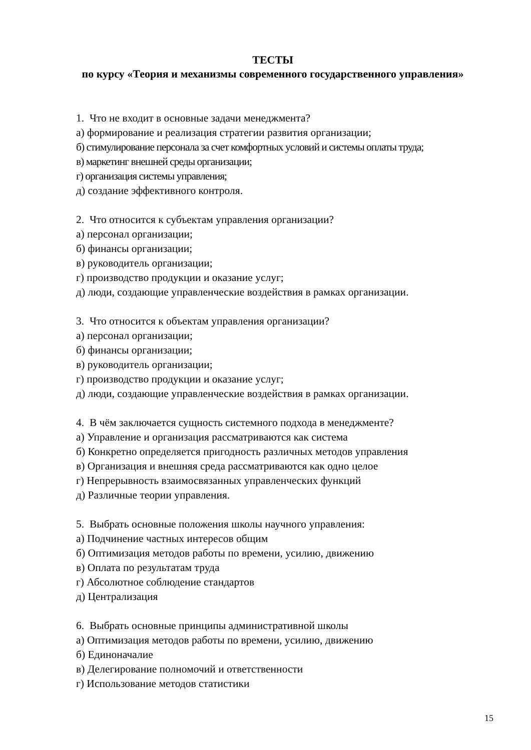ТЕСТЫ
по курсу «Теория и механизмы современного государственного управления»
1. Что не входит в основные задачи менеджмента?
а) формирование и реализация стратегии развития организации;
б) стимулирование персонала за счет комфортных условий и системы оплаты труда;
в) маркетинг внешней среды организации;
г) организация системы управления;
д) создание эффективного контроля.
2. Что относится к субъектам управления организации?
а) персонал организации;
б) финансы организации;
в) руководитель организации;
г) производство продукции и оказание услуг;
д) люди, создающие управленческие воздействия в рамках организации.
3. Что относится к объектам управления организации?
а) персонал организации;
б) финансы организации;
в) руководитель организации;
г) производство продукции и оказание услуг;
д) люди, создающие управленческие воздействия в рамках организации.
4. В чём заключается сущность системного подхода в менеджменте?
а) Управление и организация рассматриваются как система
б) Конкретно определяется пригодность различных методов управления
в) Организация и внешняя среда рассматриваются как одно целое
г) Непрерывность взаимосвязанных управленческих функций
д) Различные теории управления.
5. Выбрать основные положения школы научного управления:
а) Подчинение частных интересов общим
б) Оптимизация методов работы по времени, усилию, движению
в) Оплата по результатам труда
г) Абсолютное соблюдение стандартов
д) Централизация
6. Выбрать основные принципы административной школы
а) Оптимизация методов работы по времени, усилию, движению
б) Единоначалие
в) Делегирование полномочий и ответственности
г) Использование методов статистики
15